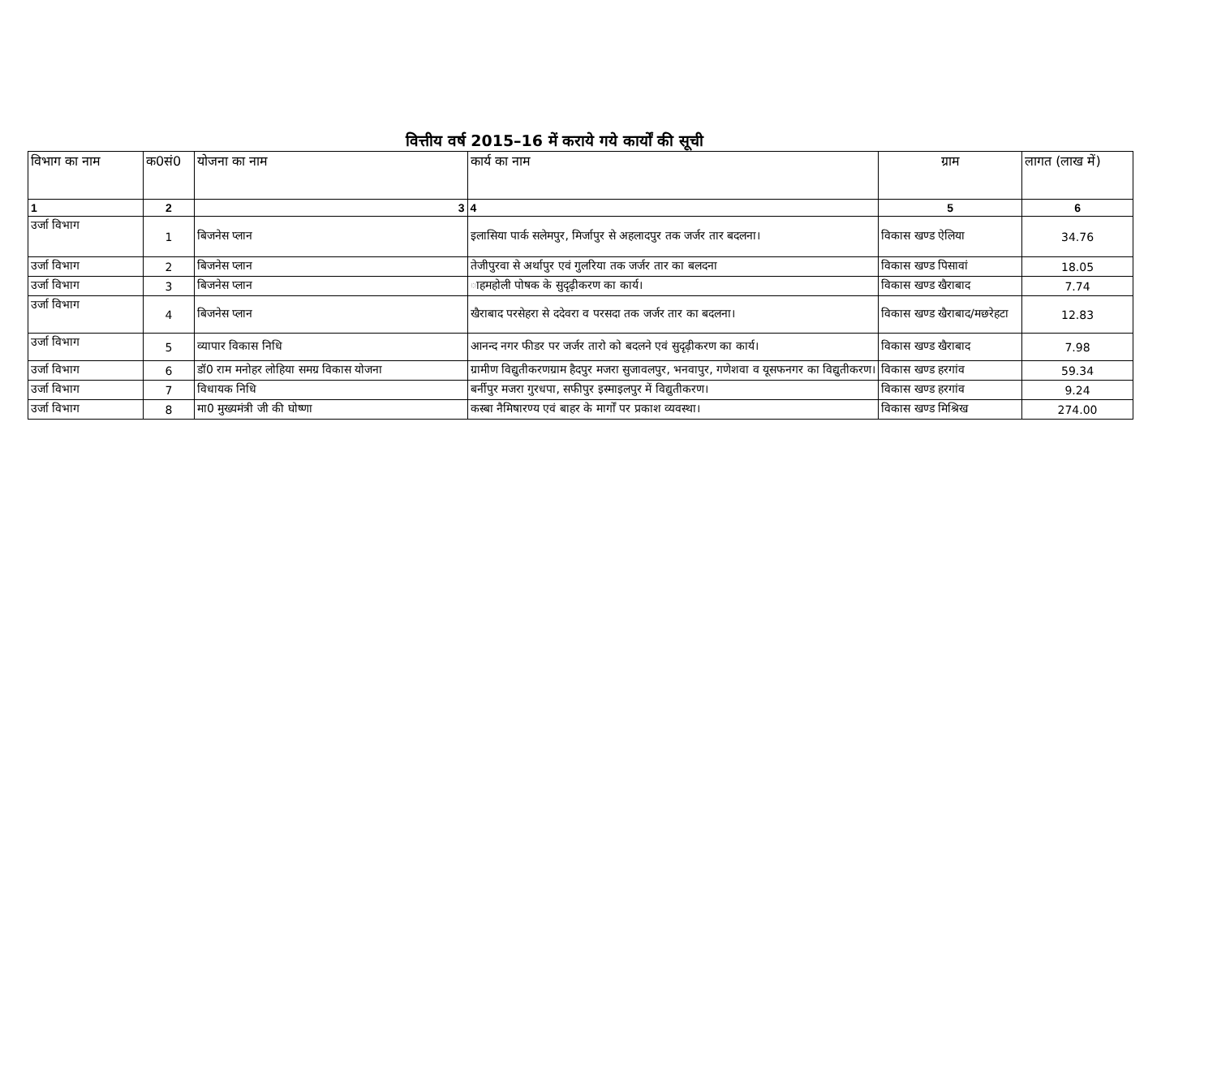वित्तीय वर्ष 2015–16 में कराये गये कार्यों की सूची
| विभाग का नाम | क0सं0 | योजना का नाम | कार्य का नाम | ग्राम | लागत (लाख में) |
| --- | --- | --- | --- | --- | --- |
| 1 | 2 | 3 | 4 | 5 | 6 |
| उर्जा विभाग | 1 | बिजनेस प्लान | इलासिया पार्क सलेमपुर, मिर्जापुर से अहलादपुर तक जर्जर तार बदलना। | विकास खण्ड ऐलिया | 34.76 |
| उर्जा विभाग | 2 | बिजनेस प्लान | तेजीपुरवा से अर्थापुर एवं गुलरिया तक जर्जर तार का बलदना | विकास खण्ड पिसावां | 18.05 |
| उर्जा विभाग | 3 | बिजनेस प्लान | ाहमहोली पोषक के सुदृढ़ीकरण का कार्य। | विकास खण्ड खैराबाद | 7.74 |
| उर्जा विभाग | 4 | बिजनेस प्लान | खैराबाद परसेहरा से ददेवरा व परसदा तक जर्जर तार का बदलना। | विकास खण्ड खैराबाद/मछरेहटा | 12.83 |
| उर्जा विभाग | 5 | व्यापार विकास निधि | आनन्द नगर फीडर पर जर्जर तारो को बदलने एवं सुदृढ़ीकरण का कार्य। | विकास खण्ड खैराबाद | 7.98 |
| उर्जा विभाग | 6 | डॉ0 राम मनोहर लोहिया समग्र विकास योजना | ग्रामीण विद्युतीकरणग्राम हैदपुर मजरा सुजावलपुर, भनवापुर, गणेशवा व यूसफनगर का विद्युतीकरण। | विकास खण्ड हरगांव | 59.34 |
| उर्जा विभाग | 7 | विधायक निधि | बर्नीपुर मजरा गुरधपा, सफीपुर इस्माइलपुर में विद्युतीकरण। | विकास खण्ड हरगांव | 9.24 |
| उर्जा विभाग | 8 | मा0 मुख्यमंत्री जी की घोष्णा | कस्बा नैमिषारण्य एवं बाहर के मार्गों पर प्रकाश व्यवस्था। | विकास खण्ड मिश्रिख | 274.00 |